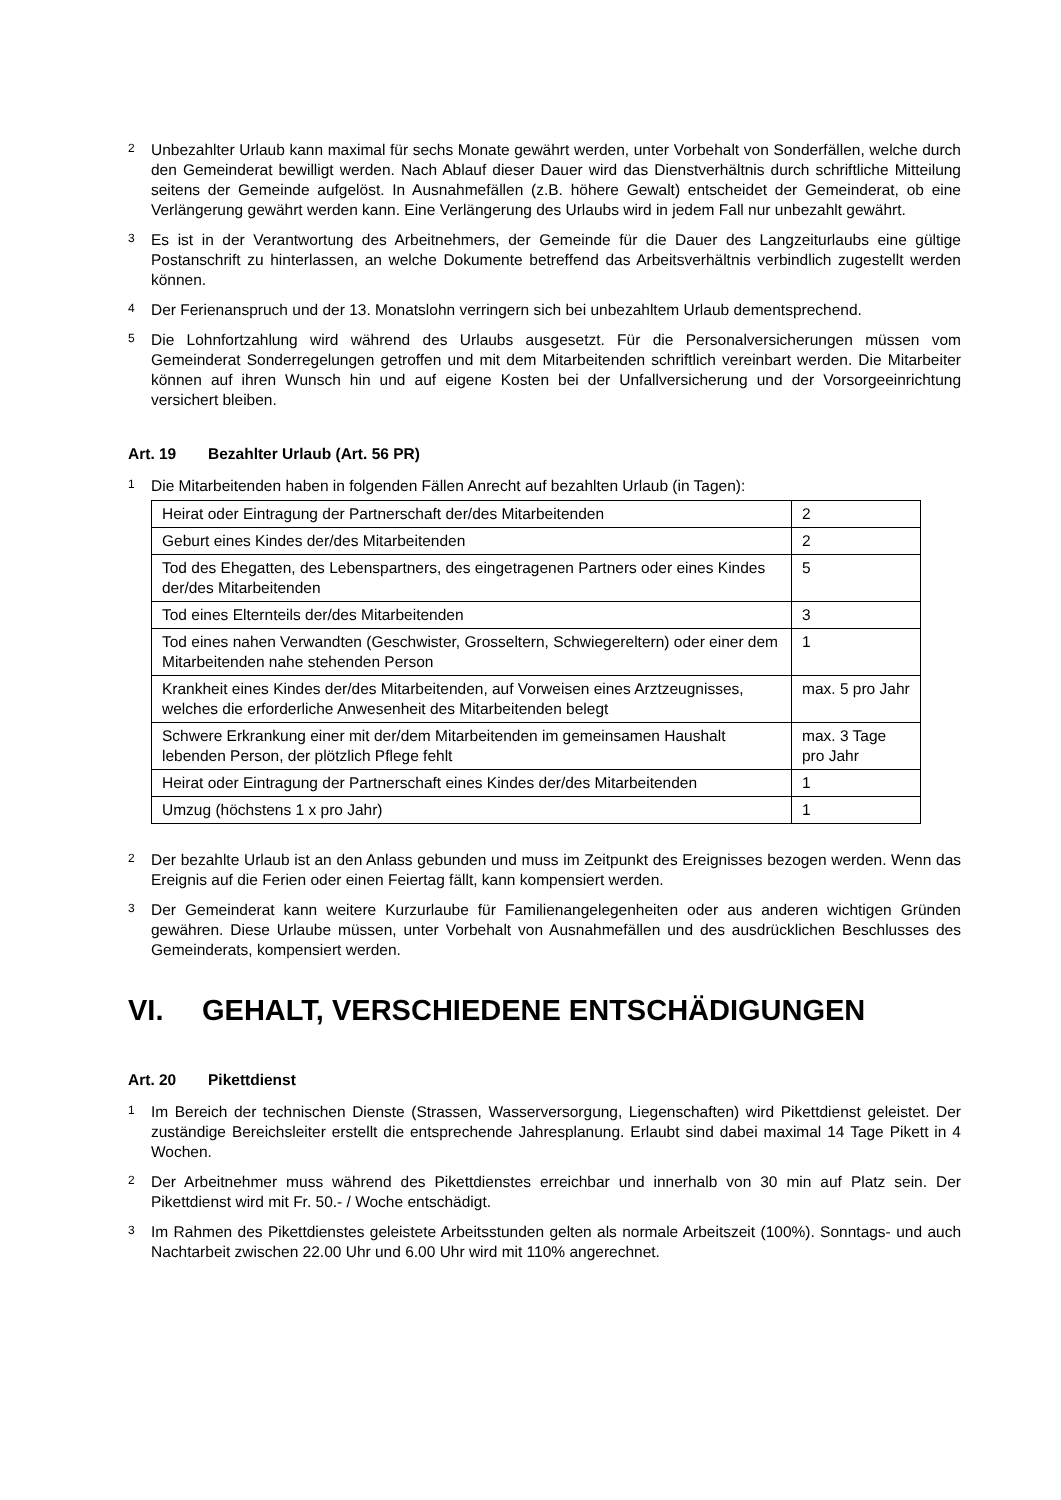2 Unbezahlter Urlaub kann maximal für sechs Monate gewährt werden, unter Vorbehalt von Sonderfällen, welche durch den Gemeinderat bewilligt werden. Nach Ablauf dieser Dauer wird das Dienstverhältnis durch schriftliche Mitteilung seitens der Gemeinde aufgelöst. In Ausnahmefällen (z.B. höhere Gewalt) entscheidet der Gemeinderat, ob eine Verlängerung gewährt werden kann. Eine Verlängerung des Urlaubs wird in jedem Fall nur unbezahlt gewährt.
3 Es ist in der Verantwortung des Arbeitnehmers, der Gemeinde für die Dauer des Langzeiturlaubs eine gültige Postanschrift zu hinterlassen, an welche Dokumente betreffend das Arbeitsverhältnis verbindlich zugestellt werden können.
4 Der Ferienanspruch und der 13. Monatslohn verringern sich bei unbezahltem Urlaub dementsprechend.
5 Die Lohnfortzahlung wird während des Urlaubs ausgesetzt. Für die Personalversicherungen müssen vom Gemeinderat Sonderregelungen getroffen und mit dem Mitarbeitenden schriftlich vereinbart werden. Die Mitarbeiter können auf ihren Wunsch hin und auf eigene Kosten bei der Unfallversicherung und der Vorsorgeeinrichtung versichert bleiben.
Art. 19 Bezahlter Urlaub (Art. 56 PR)
1 Die Mitarbeitenden haben in folgenden Fällen Anrecht auf bezahlten Urlaub (in Tagen):
| Heirat oder Eintragung der Partnerschaft der/des Mitarbeitenden | 2 |
| Geburt eines Kindes der/des Mitarbeitenden | 2 |
| Tod des Ehegatten, des Lebenspartners, des eingetragenen Partners oder eines Kindes der/des Mitarbeitenden | 5 |
| Tod eines Elternteils der/des Mitarbeitenden | 3 |
| Tod eines nahen Verwandten (Geschwister, Grosseltern, Schwiegereltern) oder einer dem Mitarbeitenden nahe stehenden Person | 1 |
| Krankheit eines Kindes der/des Mitarbeitenden, auf Vorweisen eines Arztzeugnisses, welches die erforderliche Anwesenheit des Mitarbeitenden belegt | max. 5 pro Jahr |
| Schwere Erkrankung einer mit der/dem Mitarbeitenden im gemeinsamen Haushalt lebenden Person, der plötzlich Pflege fehlt | max. 3 Tage pro Jahr |
| Heirat oder Eintragung der Partnerschaft eines Kindes der/des Mitarbeitenden | 1 |
| Umzug (höchstens 1 x pro Jahr) | 1 |
2 Der bezahlte Urlaub ist an den Anlass gebunden und muss im Zeitpunkt des Ereignisses bezogen werden. Wenn das Ereignis auf die Ferien oder einen Feiertag fällt, kann kompensiert werden.
3 Der Gemeinderat kann weitere Kurzurlaube für Familienangelegenheiten oder aus anderen wichtigen Gründen gewähren. Diese Urlaube müssen, unter Vorbehalt von Ausnahmefällen und des ausdrücklichen Beschlusses des Gemeinderats, kompensiert werden.
VI. GEHALT, VERSCHIEDENE ENTSCHÄDIGUNGEN
Art. 20 Pikettdienst
1 Im Bereich der technischen Dienste (Strassen, Wasserversorgung, Liegenschaften) wird Pikettdienst geleistet. Der zuständige Bereichsleiter erstellt die entsprechende Jahresplanung. Erlaubt sind dabei maximal 14 Tage Pikett in 4 Wochen.
2 Der Arbeitnehmer muss während des Pikettdienstes erreichbar und innerhalb von 30 min auf Platz sein. Der Pikettdienst wird mit Fr. 50.- / Woche entschädigt.
3 Im Rahmen des Pikettdienstes geleistete Arbeitsstunden gelten als normale Arbeitszeit (100%). Sonntags- und auch Nachtarbeit zwischen 22.00 Uhr und 6.00 Uhr wird mit 110% angerechnet.